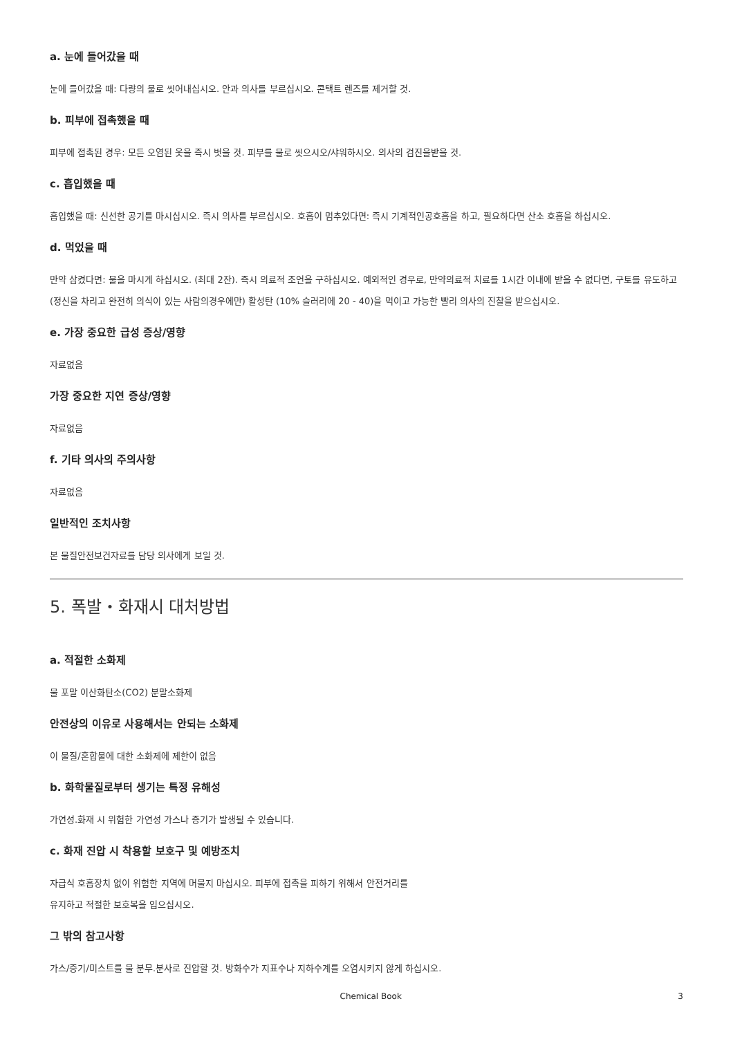a. 눈에 들어갔을 때
눈에 들어갔을 때: 다량의 물로 씻어내십시오. 안과 의사를 부르십시오. 콘택트 렌즈를 제거할 것.
b. 피부에 접촉했을 때
피부에 접촉된 경우: 모든 오염된 옷을 즉시 벗을 것. 피부를 물로 씻으시오/샤워하시오. 의사의 검진을받을 것.
c. 흡입했을 때
흡입했을 때: 신선한 공기를 마시십시오. 즉시 의사를 부르십시오. 호흡이 멈추었다면: 즉시 기계적인공호흡을 하고, 필요하다면 산소 호흡을 하십시오.
d. 먹었을 때
만약 삼켰다면: 물을 마시게 하십시오. (최대 2잔). 즉시 의료적 조언을 구하십시오. 예외적인 경우로, 만약의료적 치료를 1시간 이내에 받을 수 없다면, 구토를 유도하고 (정신을 차리고 완전히 의식이 있는 사람의경우에만) 활성탄 (10% 슬러리에 20 - 40)을 먹이고 가능한 빨리 의사의 진찰을 받으십시오.
e. 가장 중요한 급성 증상/영향
자료없음
가장 중요한 지연 증상/영향
자료없음
f. 기타 의사의 주의사항
자료없음
일반적인 조치사항
본 물질안전보건자료를 담당 의사에게 보일 것.
5. 폭발・화재시 대처방법
a. 적절한 소화제
물 포말 이산화탄소(CO2) 분말소화제
안전상의 이유로 사용해서는 안되는 소화제
이 물질/혼합물에 대한 소화제에 제한이 없음
b. 화학물질로부터 생기는 특정 유해성
가연성.화재 시 위험한 가연성 가스나 증기가 발생될 수 있습니다.
c. 화재 진압 시 착용할 보호구 및 예방조치
자급식 호흡장치 없이 위험한 지역에 머물지 마십시오. 피부에 접촉을 피하기 위해서 안전거리를
유지하고 적절한 보호복을 입으십시오.
그 밖의 참고사항
가스/증기/미스트를 물 분무.분사로 진압할 것. 방화수가 지표수나 지하수계를 오염시키지 않게 하십시오.
Chemical Book 3